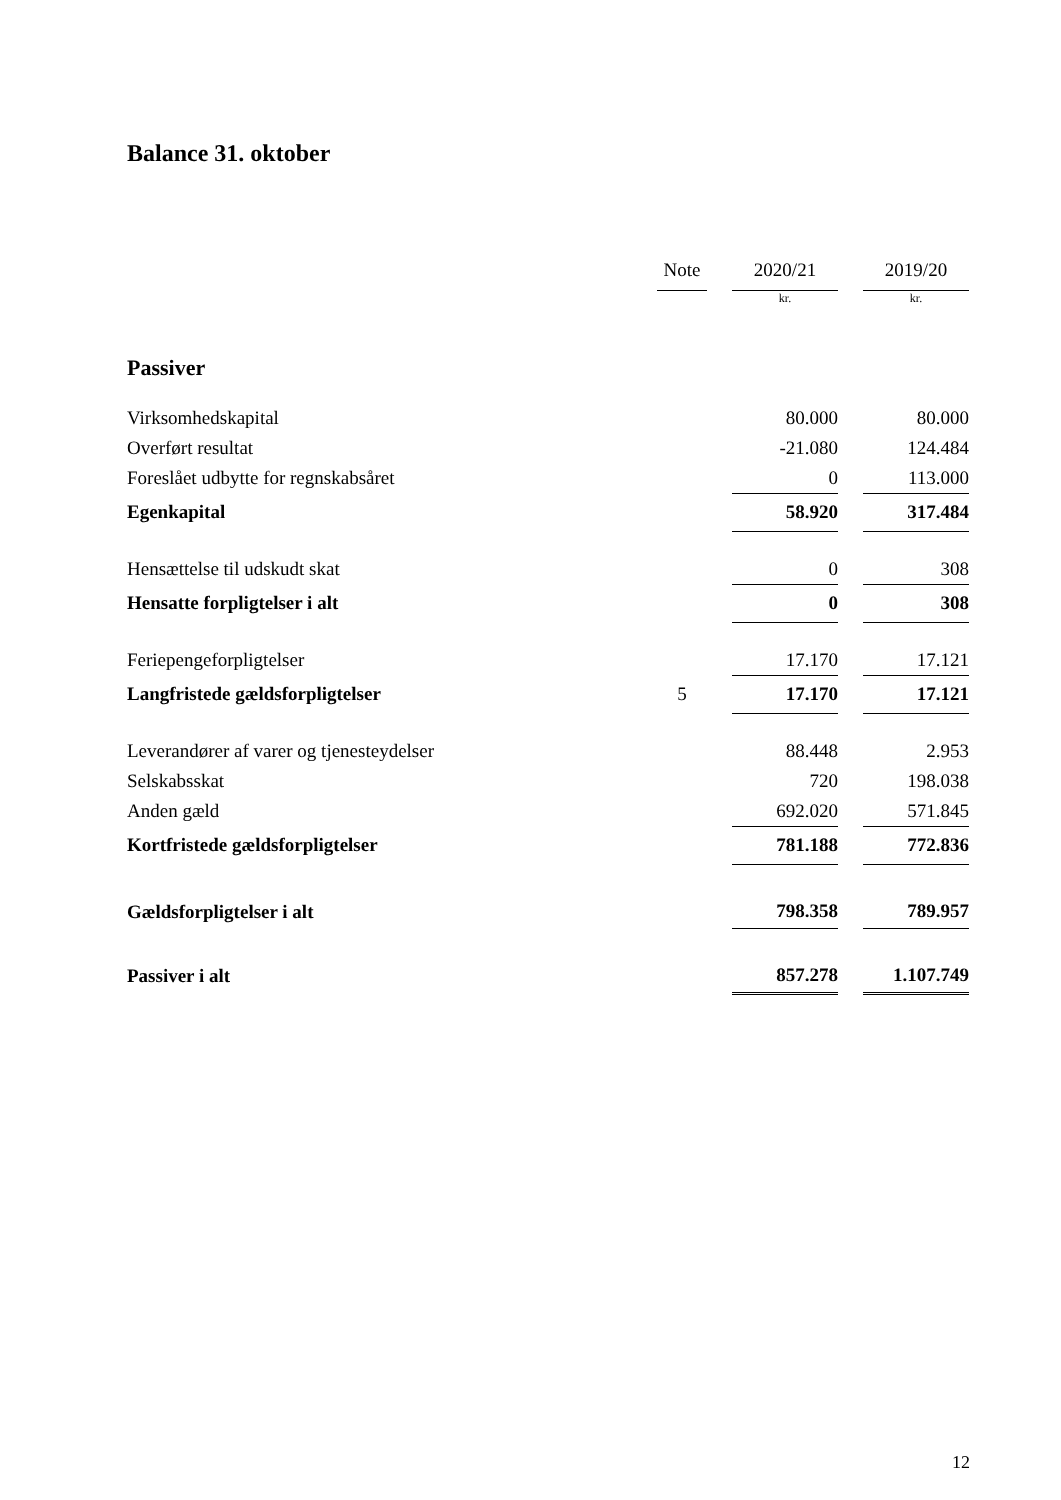Balance 31. oktober
| | Note | | 2020/21 | | 2019/20 |
| | | | kr. | | kr. |
| Passiver | | | | | |
| Virksomhedskapital | | | 80.000 | | 80.000 |
| Overført resultat | | | -21.080 | | 124.484 |
| Foreslået udbytte for regnskabsåret | | | 0 | | 113.000 |
| Egenkapital | | | 58.920 | | 317.484 |
| Hensættelse til udskudt skat | | | 0 | | 308 |
| Hensatte forpligtelser i alt | | | 0 | | 308 |
| Feriepengeforpligtelser | | | 17.170 | | 17.121 |
| Langfristede gældsforpligtelser | 5 | | 17.170 | | 17.121 |
| Leverandører af varer og tjenesteydelser | | | 88.448 | | 2.953 |
| Selskabsskat | | | 720 | | 198.038 |
| Anden gæld | | | 692.020 | | 571.845 |
| Kortfristede gældsforpligtelser | | | 781.188 | | 772.836 |
| Gældsforpligtelser i alt | | | 798.358 | | 789.957 |
| Passiver i alt | | | 857.278 | | 1.107.749 |
12